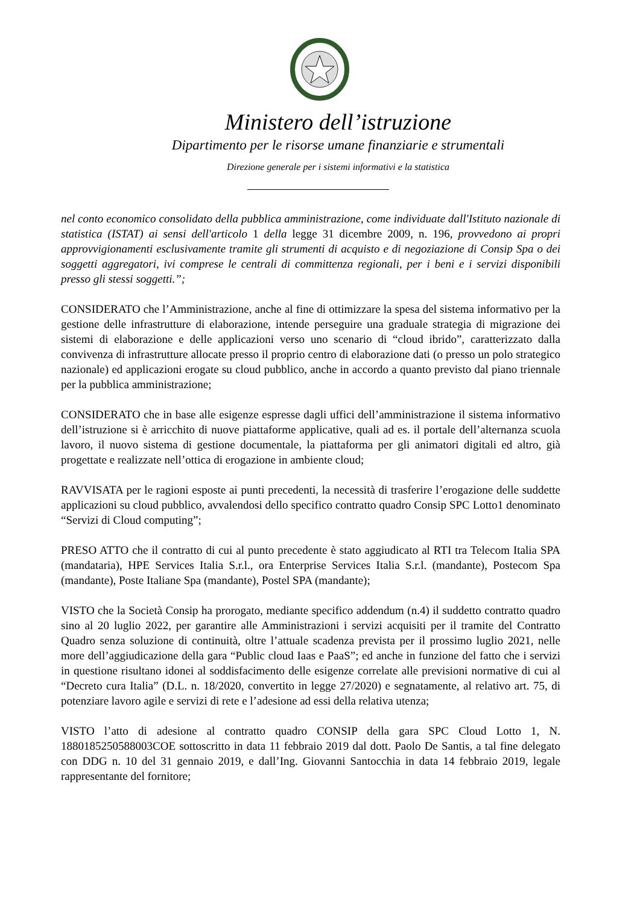Ministero dell’istruzione
Dipartimento per le risorse umane finanziarie e strumentali
Direzione generale per i sistemi informativi e la statistica
nel conto economico consolidato della pubblica amministrazione, come individuate dall'Istituto nazionale di statistica (ISTAT) ai sensi dell'articolo 1 della legge 31 dicembre 2009, n. 196, provvedono ai propri approvvigionamenti esclusivamente tramite gli strumenti di acquisto e di negoziazione di Consip Spa o dei soggetti aggregatori, ivi comprese le centrali di committenza regionali, per i beni e i servizi disponibili presso gli stessi soggetti.”;
CONSIDERATO che l’Amministrazione, anche al fine di ottimizzare la spesa del sistema informativo per la gestione delle infrastrutture di elaborazione, intende perseguire una graduale strategia di migrazione dei sistemi di elaborazione e delle applicazioni verso uno scenario di “cloud ibrido”, caratterizzato dalla convivenza di infrastrutture allocate presso il proprio centro di elaborazione dati (o presso un polo strategico nazionale) ed applicazioni erogate su cloud pubblico, anche in accordo a quanto previsto dal piano triennale per la pubblica amministrazione;
CONSIDERATO che in base alle esigenze espresse dagli uffici dell’amministrazione il sistema informativo dell’istruzione si è arricchito di nuove piattaforme applicative, quali ad es. il portale dell’alternanza scuola lavoro, il nuovo sistema di gestione documentale, la piattaforma per gli animatori digitali ed altro, già progettate e realizzate nell’ottica di erogazione in ambiente cloud;
RAVVISATA per le ragioni esposte ai punti precedenti, la necessità di trasferire l’erogazione delle suddette applicazioni su cloud pubblico, avvalendosi dello specifico contratto quadro Consip SPC Lotto1 denominato “Servizi di Cloud computing”;
PRESO ATTO che il contratto di cui al punto precedente è stato aggiudicato al RTI tra Telecom Italia SPA (mandataria), HPE Services Italia S.r.l., ora Enterprise Services Italia S.r.l. (mandante), Postecom Spa (mandante), Poste Italiane Spa (mandante), Postel SPA (mandante);
VISTO che la Società Consip ha prorogato, mediante specifico addendum (n.4) il suddetto contratto quadro sino al 20 luglio 2022, per garantire alle Amministrazioni i servizi acquisiti per il tramite del Contratto Quadro senza soluzione di continuità, oltre l’attuale scadenza prevista per il prossimo luglio 2021, nelle more dell’aggiudicazione della gara “Public cloud Iaas e PaaS”; ed anche in funzione del fatto che i servizi in questione risultano idonei al soddisfacimento delle esigenze correlate alle previsioni normative di cui al “Decreto cura Italia” (D.L. n. 18/2020, convertito in legge 27/2020) e segnatamente, al relativo art. 75, di potenziare lavoro agile e servizi di rete e l’adesione ad essi della relativa utenza;
VISTO l’atto di adesione al contratto quadro CONSIP della gara SPC Cloud Lotto 1, N. 1880185250588003COE sottoscritto in data 11 febbraio 2019 dal dott. Paolo De Santis, a tal fine delegato con DDG n. 10 del 31 gennaio 2019, e dall’Ing. Giovanni Santocchia in data 14 febbraio 2019, legale rappresentante del fornitore;